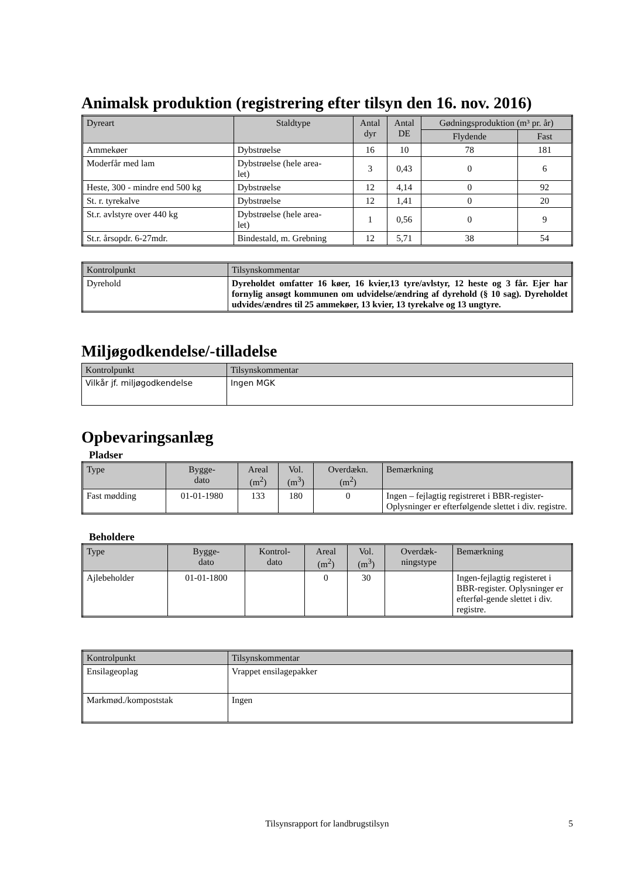Animalsk produktion (registrering efter tilsyn den 16. nov. 2016)
| Dyreart | Staldtype | Antal dyr | Antal DE | Gødningsproduktion (m³ pr. år) | |
| --- | --- | --- | --- | --- | --- |
| | | | | Flydende | Fast |
| Ammekøer | Dybstrøelse | 16 | 10 | 78 | 181 |
| Moderfår med lam | Dybstrøelse (hele area- let) | 3 | 0,43 | 0 | 6 |
| Heste, 300 - mindre end 500 kg | Dybstrøelse | 12 | 4,14 | 0 | 92 |
| St. r. tyrekalve | Dybstrøelse | 12 | 1,41 | 0 | 20 |
| St.r. avlstyre over 440 kg | Dybstrøelse (hele area- let) | 1 | 0,56 | 0 | 9 |
| St.r. årsopdr. 6-27mdr. | Bindestald, m. Grebning | 12 | 5,71 | 38 | 54 |
| Kontrolpunkt | Tilsynskommentar |
| --- | --- |
| Dyrehold | Dyreholdet omfatter 16 køer, 16 kvier,13 tyre/avlstyr, 12 heste og 3 får. Ejer har fornylig ansøgt kommunen om udvidelse/ændring af dyrehold (§ 10 sag). Dyreholdet udvides/ændres til 25 ammekøer, 13 kvier, 13 tyrekalve og 13 ungtyre. |
Miljøgodkendelse/-tilladelse
| Kontrolpunkt | Tilsynskommentar |
| --- | --- |
| Vilkår jf. miljøgodkendelse | Ingen MGK |
Opbevaringsanlæg
Pladser
| Type | Bygge- dato | Areal (m<sup>2</sup>) | Vol. (m<sup>3</sup>) | Overdækn. (m<sup>2</sup>) | Bemærkning |
| --- | --- | --- | --- | --- | --- |
| Fast mødding | 01-01-1980 | 133 | 180 | 0 | Ingen – fejlagtig registreret i BBR-register- Oplysninger er efterfølgende slettet i div. registre. |
Beholdere
| Type | Bygge- dato | Kontrol- dato | Areal (m<sup>2</sup>) | Vol. (m<sup>3</sup>) | Overdæk- ningstype | Bemærkning |
| --- | --- | --- | --- | --- | --- | --- |
| Ajlebeholder | 01-01-1800 | | 0 | 30 | | Ingen-fejlagtig registeret i BBR-register. Oplysninger er efterføl-gende slettet i div. registre. |
| Kontrolpunkt | Tilsynskommentar |
| --- | --- |
| Ensilageoplag | Vrappet ensilagepakker |
| Markmød./kompoststak | Ingen |
Tilsynsrapport for landbrugstilsyn 5